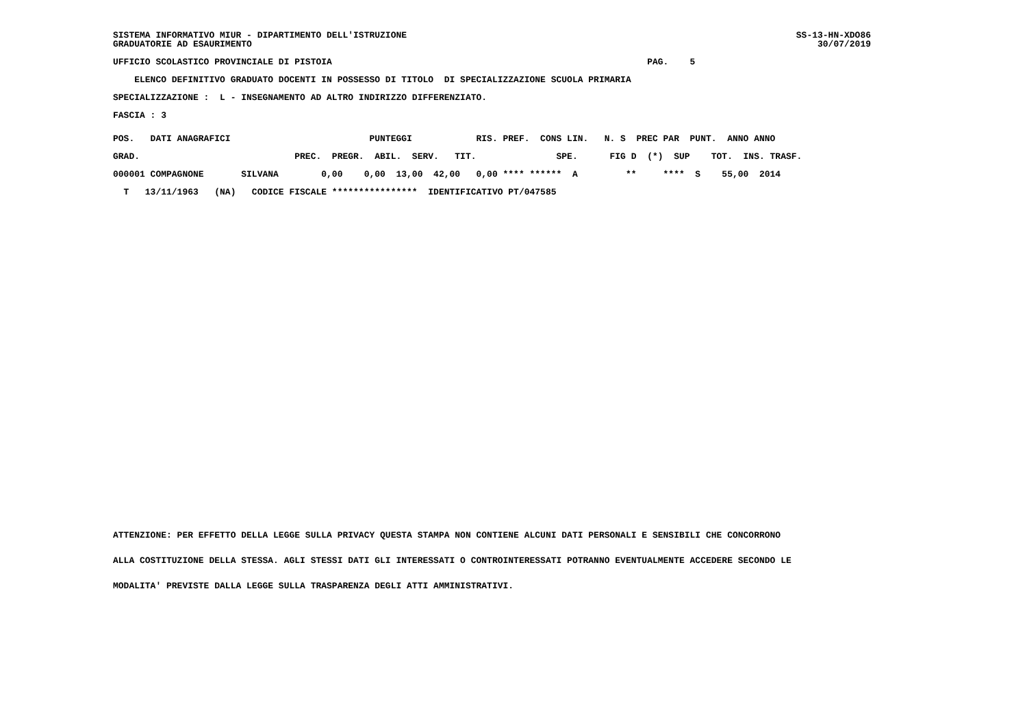SS-13-HN-XDO86 30/07/2019
SISTEMA INFORMATIVO MIUR - DIPARTIMENTO DELL'ISTRUZIONE GRADUATORIE AD ESAURIMENTO
UFFICIO SCOLASTICO PROVINCIALE DI PISTOIA PAG. 5
ELENCO DEFINITIVO GRADUATO DOCENTI IN POSSESSO DI TITOLO DI SPECIALIZZAZIONE SCUOLA PRIMARIA
SPECIALIZZAZIONE : L - INSEGNAMENTO AD ALTRO INDIRIZZO DIFFERENZIATO.
FASCIA : 3
| POS. DATI ANAGRAFICI PUNTEGGI RIS. PREF. CONS LIN. N. S PREC PAR PUNT. ANNO ANNO |
| --- |
| GRAD. PREC. PREGR. ABIL. SERV. TIT. SPE. FIG D (*) SUP TOT. INS. TRASF. |
| 000001 COMPAGNONE SILVANA 0,00 0,00 13,00 42,00 0,00 **** ****** A ** **** S 55,00 2014 |
| T 13/11/1963 (NA) CODICE FISCALE **************** IDENTIFICATIVO PT/047585 |
ATTENZIONE: PER EFFETTO DELLA LEGGE SULLA PRIVACY QUESTA STAMPA NON CONTIENE ALCUNI DATI PERSONALI E SENSIBILI CHE CONCORRONO ALLA COSTITUZIONE DELLA STESSA. AGLI STESSI DATI GLI INTERESSATI O CONTROINTERESSATI POTRANNO EVENTUALMENTE ACCEDERE SECONDO LE MODALITA' PREVISTE DALLA LEGGE SULLA TRASPARENZA DEGLI ATTI AMMINISTRATIVI.